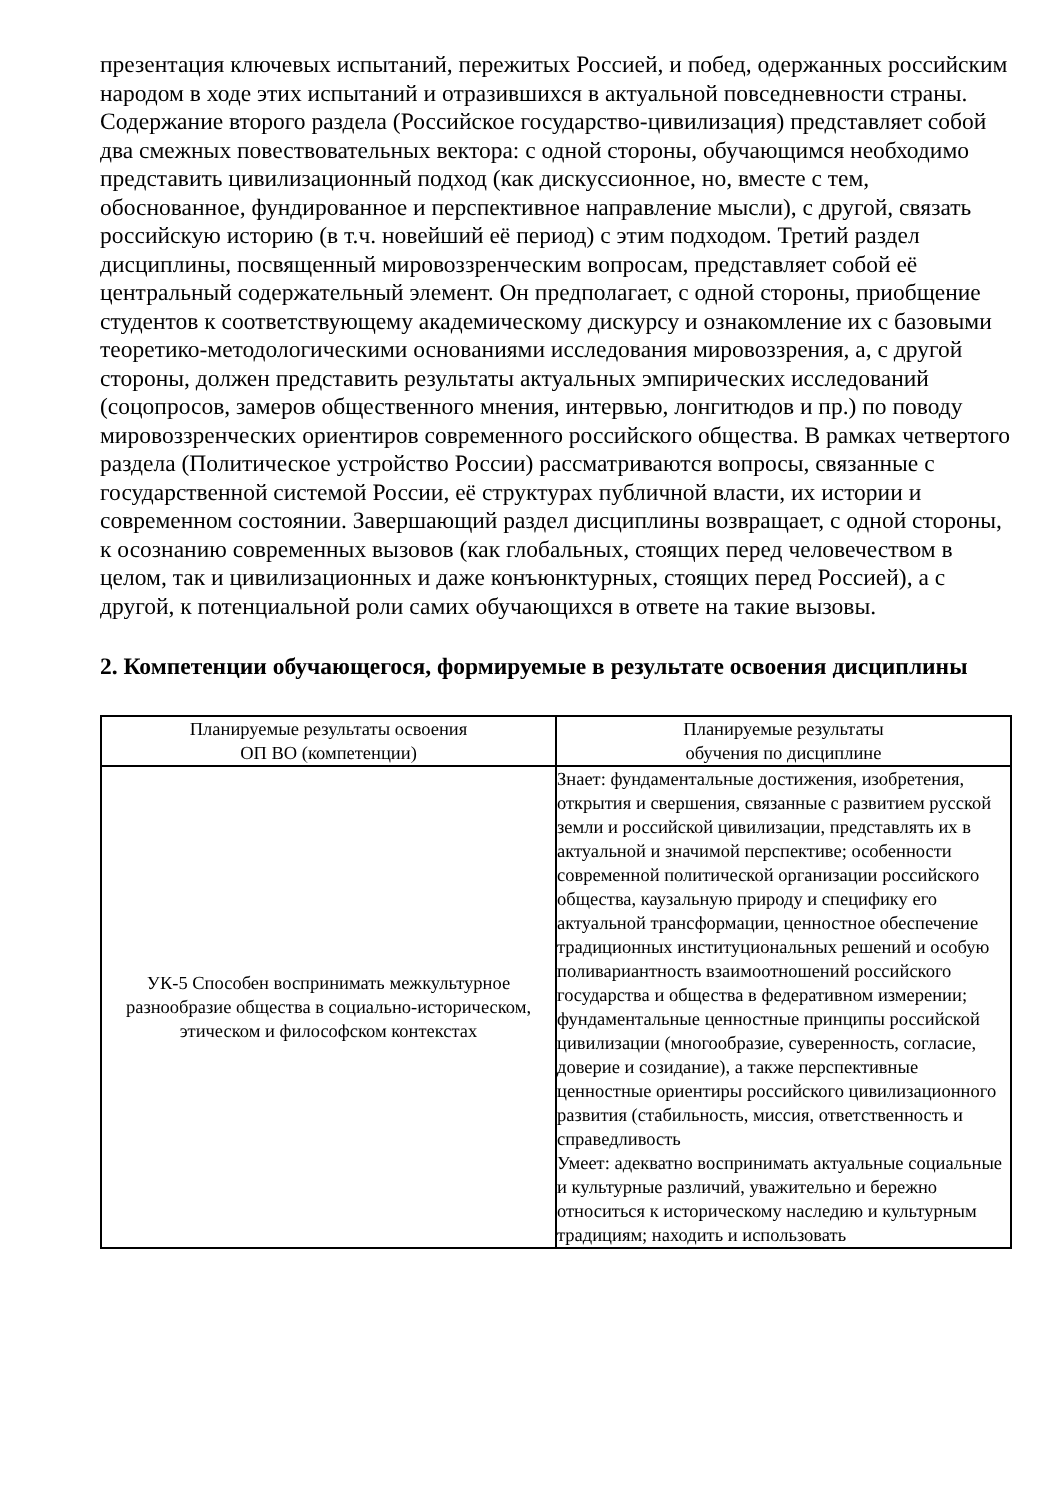презентация ключевых испытаний, пережитых Россией, и побед, одержанных российским народом в ходе этих испытаний и отразившихся в актуальной повседневности страны. Содержание второго раздела (Российское государство-цивилизация) представляет собой два смежных повествовательных вектора: с одной стороны, обучающимся необходимо представить цивилизационный подход (как дискуссионное, но, вместе с тем, обоснованное, фундированное и перспективное направление мысли), с другой, связать российскую историю (в т.ч. новейший её период) с этим подходом. Третий раздел дисциплины, посвященный мировоззренческим вопросам, представляет собой её центральный содержательный элемент. Он предполагает, с одной стороны, приобщение студентов к соответствующему академическому дискурсу и ознакомление их с базовыми теоретико-методологическими основаниями исследования мировоззрения, а, с другой стороны, должен представить результаты актуальных эмпирических исследований (соцопросов, замеров общественного мнения, интервью, лонгитюдов и пр.) по поводу мировоззренческих ориентиров современного российского общества. В рамках четвертого раздела (Политическое устройство России) рассматриваются вопросы, связанные с государственной системой России, её структурах публичной власти, их истории и современном состоянии. Завершающий раздел дисциплины возвращает, с одной стороны, к осознанию современных вызовов (как глобальных, стоящих перед человечеством в целом, так и цивилизационных и даже конъюнктурных, стоящих перед Россией), а с другой, к потенциальной роли самих обучающихся в ответе на такие вызовы.
2. Компетенции обучающегося, формируемые в результате освоения дисциплины
| Планируемые результаты освоения ОП ВО (компетенции) | Планируемые результаты обучения по дисциплине |
| --- | --- |
| УК-5 Способен воспринимать межкультурное разнообразие общества в социально-историческом, этическом и философском контекстах | Знает: фундаментальные достижения, изобретения, открытия и свершения, связанные с развитием русской земли и российской цивилизации, представлять их в актуальной и значимой перспективе; особенности современной политической организации российского общества, каузальную природу и специфику его актуальной трансформации, ценностное обеспечение традиционных институциональных решений и особую поливариантность взаимоотношений российского государства и общества в федеративном измерении; фундаментальные ценностные принципы российской цивилизации (многообразие, суверенность, согласие, доверие и созидание), а также перспективные ценностные ориентиры российского цивилизационного развития (стабильность, миссия, ответственность и справедливость Умеет: адекватно воспринимать актуальные социальные и культурные различий, уважительно и бережно относиться к историческому наследию и культурным традициям; находить и использовать |